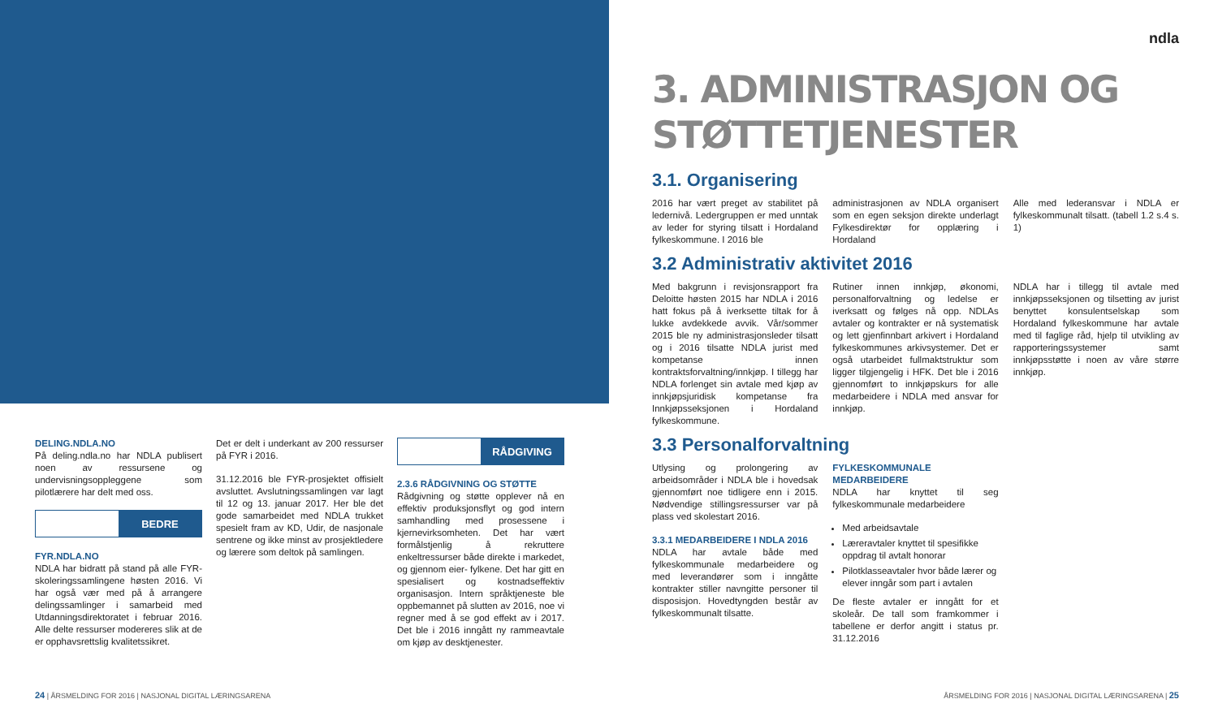DELING.NDLA.NO
På deling.ndla.no har NDLA publisert noen av ressursene og undervisningsoppleggene som pilotlærere har delt med oss.
BEDRE
FYR.NDLA.NO
NDLA har bidratt på stand på alle FYR-skoleringssamlingene høsten 2016. Vi har også vær med på å arrangere delingssamlinger i samarbeid med Utdanningsdirektoratet i februar 2016. Alle delte ressurser modereres slik at de er opphavsrettslig kvalitetssikret.
Det er delt i underkant av 200 ressurser på FYR i 2016.
31.12.2016 ble FYR-prosjektet offisielt avsluttet. Avslutningssamlingen var lagt til 12 og 13. januar 2017. Her ble det gode samarbeidet med NDLA trukket spesielt fram av KD, Udir, de nasjonale sentrene og ikke minst av prosjektledere og lærere som deltok på samlingen.
RÅDGIVING
2.3.6 RÅDGIVNING OG STØTTE
Rådgivning og støtte opplever nå en effektiv produksjonsflyt og god intern samhandling med prosessene i kjernevirksomheten. Det har vært formålstjenlig å rekruttere enkeltressurser både direkte i markedet, og gjennom eier- fylkene. Det har gitt en spesialisert og kostnadseffektiv organisasjon. Intern språktjeneste ble oppbemannet på slutten av 2016, noe vi regner med å se god effekt av i 2017. Det ble i 2016 inngått ny rammeavtale om kjøp av desktjenester.
24 | ÅRSMELDING FOR 2016 | NASJONAL DIGITAL LÆRINGSARENA
ndla
3. ADMINISTRASJON OG STØTTETJENESTER
3.1. Organisering
2016 har vært preget av stabilitet på ledernivå. Ledergruppen er med unntak av leder for styring tilsatt i Hordaland fylkeskommune. I 2016 ble
administrasjonen av NDLA organisert som en egen seksjon direkte underlagt Fylkesdirektør for opplæring i Hordaland
Alle med lederansvar i NDLA er fylkeskommunalt tilsatt. (tabell 1.2 s.4 s. 1)
3.2 Administrativ aktivitet 2016
Med bakgrunn i revisjonsrapport fra Deloitte høsten 2015 har NDLA i 2016 hatt fokus på å iverksette tiltak for å lukke avdekkede avvik. Vår/sommer 2015 ble ny administrasjonsleder tilsatt og i 2016 tilsatte NDLA jurist med kompetanse innen kontraktsforvaltning/innkjøp. I tillegg har NDLA forlenget sin avtale med kjøp av innkjøpsjuridisk kompetanse fra Innkjøpsseksjonen i Hordaland fylkeskommune.
Rutiner innen innkjøp, økonomi, personalforvaltning og ledelse er iverksatt og følges nå opp. NDLAs avtaler og kontrakter er nå systematisk og lett gjenfinnbart arkivert i Hordaland fylkeskommunes arkivsystemer. Det er også utarbeidet fullmaktstruktur som ligger tilgjengelig i HFK. Det ble i 2016 gjennomført to innkjøpskurs for alle medarbeidere i NDLA med ansvar for innkjøp.
NDLA har i tillegg til avtale med innkjøpsseksjonen og tilsetting av jurist benyttet konsulentselskap som Hordaland fylkeskommune har avtale med til faglige råd, hjelp til utvikling av rapporteringssystemer samt innkjøpsstøtte i noen av våre større innkjøp.
3.3 Personalforvaltning
Utlysing og prolongering av arbeidsområder i NDLA ble i hovedsak gjennomført noe tidligere enn i 2015. Nødvendige stillingsressurser var på plass ved skolestart 2016.
3.3.1 MEDARBEIDERE I NDLA 2016
NDLA har avtale både med fylkeskommunale medarbeidere og med leverandører som i inngåtte kontrakter stiller navngitte personer til disposisjon. Hovedtyngden består av fylkeskommunalt tilsatte.
FYLKESKOMMUNALE MEDARBEIDERE
NDLA har knyttet til seg fylkeskommunale medarbeidere
Med arbeidsavtale
Læreravtaler knyttet til spesifikke oppdrag til avtalt honorar
Pilotklasseavtaler hvor både lærer og elever inngår som part i avtalen
De fleste avtaler er inngått for et skoleår. De tall som framkommer i tabellene er derfor angitt i status pr. 31.12.2016
ÅRSMELDING FOR 2016 | NASJONAL DIGITAL LÆRINGSARENA | 25